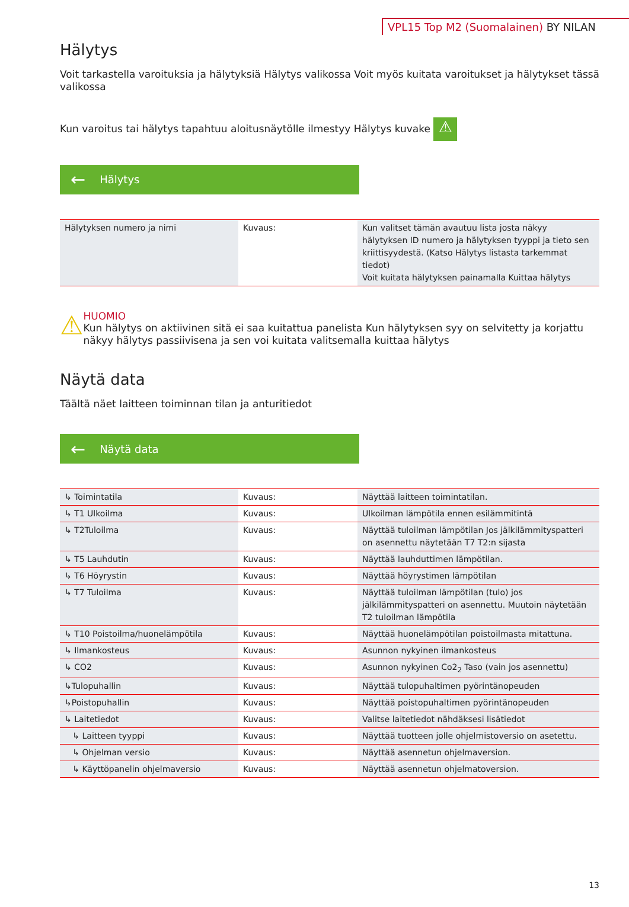VPL15 Top M2 (Suomalainen) BY NILAN
Hälytys
Voit tarkastella varoituksia ja hälytyksiä Hälytys valikossa Voit myös kuitata varoitukset ja hälytykset tässä valikossa
Kun varoitus tai hälytys tapahtuu aloitusnäytölle ilmestyy Hälytys kuvake ⚠
← Hälytys
| Hälytyksen numero ja nimi | Kuvaus: | Kun valitset tämän avautuu lista josta näkyy hälytyksen ID numero ja hälytyksen tyyppi ja tieto sen kriittisyydestä. (Katso Hälytys listasta tarkemmat tiedot) Voit kuitata hälytyksen painamalla Kuittaa hälytys |
⚠
HUOMIO
Kun hälytys on aktiivinen sitä ei saa kuitattua panelista Kun hälytyksen syy on selvitetty ja korjattu näkyy hälytys passiivisena ja sen voi kuitata valitsemalla kuittaa hälytys
Näytä data
Täältä näet laitteen toiminnan tilan ja anturitiedot
← Näytä data
| ↳ Toimintatila | Kuvaus: | Näyttää laitteen toimintatilan. |
| ↳ T1 Ulkoilma | Kuvaus: | Ulkoilman lämpötila ennen esilämmitintä |
| ↳ T2Tuloilma | Kuvaus: | Näyttää tuloilman lämpötilan Jos jälkilämmityspatteri on asennettu näytetään T7 T2:n sijasta |
| ↳ T5 Lauhdutin | Kuvaus: | Näyttää lauhduttimen lämpötilan. |
| ↳ T6 Höyrystin | Kuvaus: | Näyttää höyrystimen lämpötilan |
| ↳ T7 Tuloilma | Kuvaus: | Näyttää tuloilman lämpötilan (tulo) jos jälkilämmityspatteri on asennettu. Muutoin näytetään T2 tuloilman lämpötila |
| ↳ T10 Poistoilma/huonelämpötila | Kuvaus: | Näyttää huonelämpötilan poistoilmasta mitattuna. |
| ↳ Ilmankosteus | Kuvaus: | Asunnon nykyinen ilmankosteus |
| ↳ CO2 | Kuvaus: | Asunnon nykyinen Co2<sub>2</sub> Taso (vain jos asennettu) |
| ↳Tulopuhallin | Kuvaus: | Näyttää tulopuhaltimen pyörintänopeuden |
| ↳Poistopuhallin | Kuvaus: | Näyttää poistopuhaltimen pyörintänopeuden |
| ↳ Laitetiedot | Kuvaus: | Valitse laitetiedot nähdäksesi lisätiedot |
| ↳ Laitteen tyyppi | Kuvaus: | Näyttää tuotteen jolle ohjelmistoversio on asetettu. |
| ↳ Ohjelman versio | Kuvaus: | Näyttää asennetun ohjelmaversion. |
| ↳ Käyttöpanelin ohjelmaversio | Kuvaus: | Näyttää asennetun ohjelmatoversion. |
13